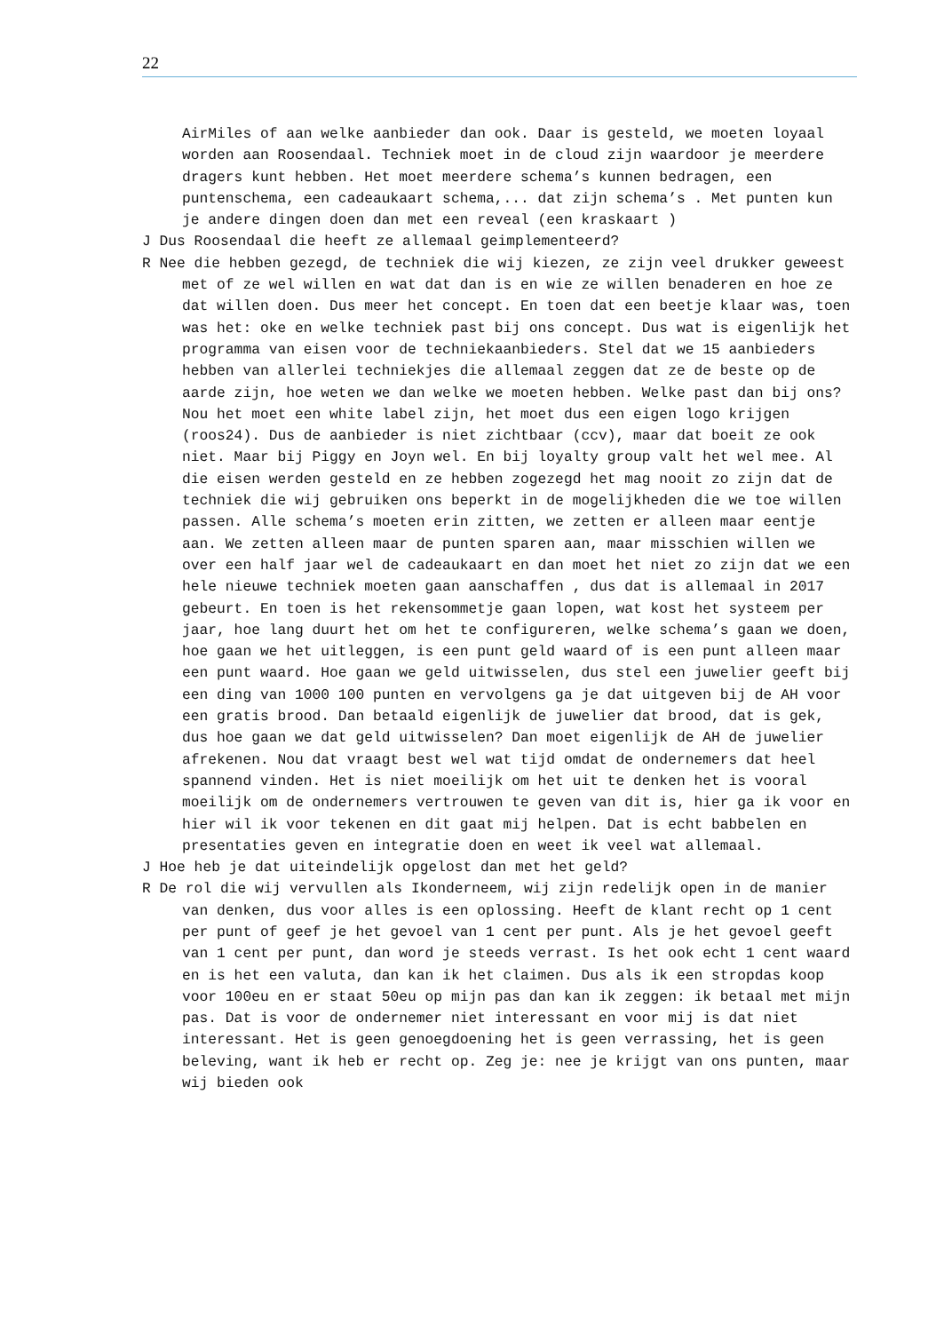22
AirMiles of aan welke aanbieder dan ook. Daar is gesteld, we moeten loyaal worden aan Roosendaal. Techniek moet in de cloud zijn waardoor je meerdere dragers kunt hebben. Het moet meerdere schema’s kunnen bedragen, een puntenschema, een cadeaukaart schema,... dat zijn schema’s . Met punten kun je andere dingen doen dan met een reveal (een kraskaart )
J Dus Roosendaal die heeft ze allemaal geimplementeerd?
R Nee die hebben gezegd, de techniek die wij kiezen, ze zijn veel drukker geweest met of ze wel willen en wat dat dan is en wie ze willen benaderen en hoe ze dat willen doen. Dus meer het concept. En toen dat een beetje klaar was, toen was het: oke en welke techniek past bij ons concept. Dus wat is eigenlijk het programma van eisen voor de techniekaanbieders. Stel dat we 15 aanbieders hebben van allerlei techniekjes die allemaal zeggen dat ze de beste op de aarde zijn, hoe weten we dan welke we moeten hebben. Welke past dan bij ons? Nou het moet een white label zijn, het moet dus een eigen logo krijgen (roos24). Dus de aanbieder is niet zichtbaar (ccv), maar dat boeit ze ook niet. Maar bij Piggy en Joyn wel. En bij loyalty group valt het wel mee. Al die eisen werden gesteld en ze hebben zogezegd het mag nooit zo zijn dat de techniek die wij gebruiken ons beperkt in de mogelijkheden die we toe willen passen. Alle schema’s moeten erin zitten, we zetten er alleen maar eentje aan. We zetten alleen maar de punten sparen aan, maar misschien willen we over een half jaar wel de cadeaukaart en dan moet het niet zo zijn dat we een hele nieuwe techniek moeten gaan aanschaffen , dus dat is allemaal in 2017 gebeurt. En toen is het rekensommetje gaan lopen, wat kost het systeem per jaar, hoe lang duurt het om het te configureren, welke schema’s gaan we doen, hoe gaan we het uitleggen, is een punt geld waard of is een punt alleen maar een punt waard. Hoe gaan we geld uitwisselen, dus stel een juwelier geeft bij een ding van 1000 100 punten en vervolgens ga je dat uitgeven bij de AH voor een gratis brood. Dan betaald eigenlijk de juwelier dat brood, dat is gek, dus hoe gaan we dat geld uitwisselen? Dan moet eigenlijk de AH de juwelier afrekenen. Nou dat vraagt best wel wat tijd omdat de ondernemers dat heel spannend vinden. Het is niet moeilijk om het uit te denken het is vooral moeilijk om de ondernemers vertrouwen te geven van dit is, hier ga ik voor en hier wil ik voor tekenen en dit gaat mij helpen. Dat is echt babbelen en presentaties geven en integratie doen en weet ik veel wat allemaal.
J Hoe heb je dat uiteindelijk opgelost dan met het geld?
R De rol die wij vervullen als Ikonderneem, wij zijn redelijk open in de manier van denken, dus voor alles is een oplossing. Heeft de klant recht op 1 cent per punt of geef je het gevoel van 1 cent per punt. Als je het gevoel geeft van 1 cent per punt, dan word je steeds verrast. Is het ook echt 1 cent waard en is het een valuta, dan kan ik het claimen. Dus als ik een stropdas koop voor 100eu en er staat 50eu op mijn pas dan kan ik zeggen: ik betaal met mijn pas. Dat is voor de ondernemer niet interessant en voor mij is dat niet interessant. Het is geen genoegdoening het is geen verrassing, het is geen beleving, want ik heb er recht op. Zeg je: nee je krijgt van ons punten, maar wij bieden ook